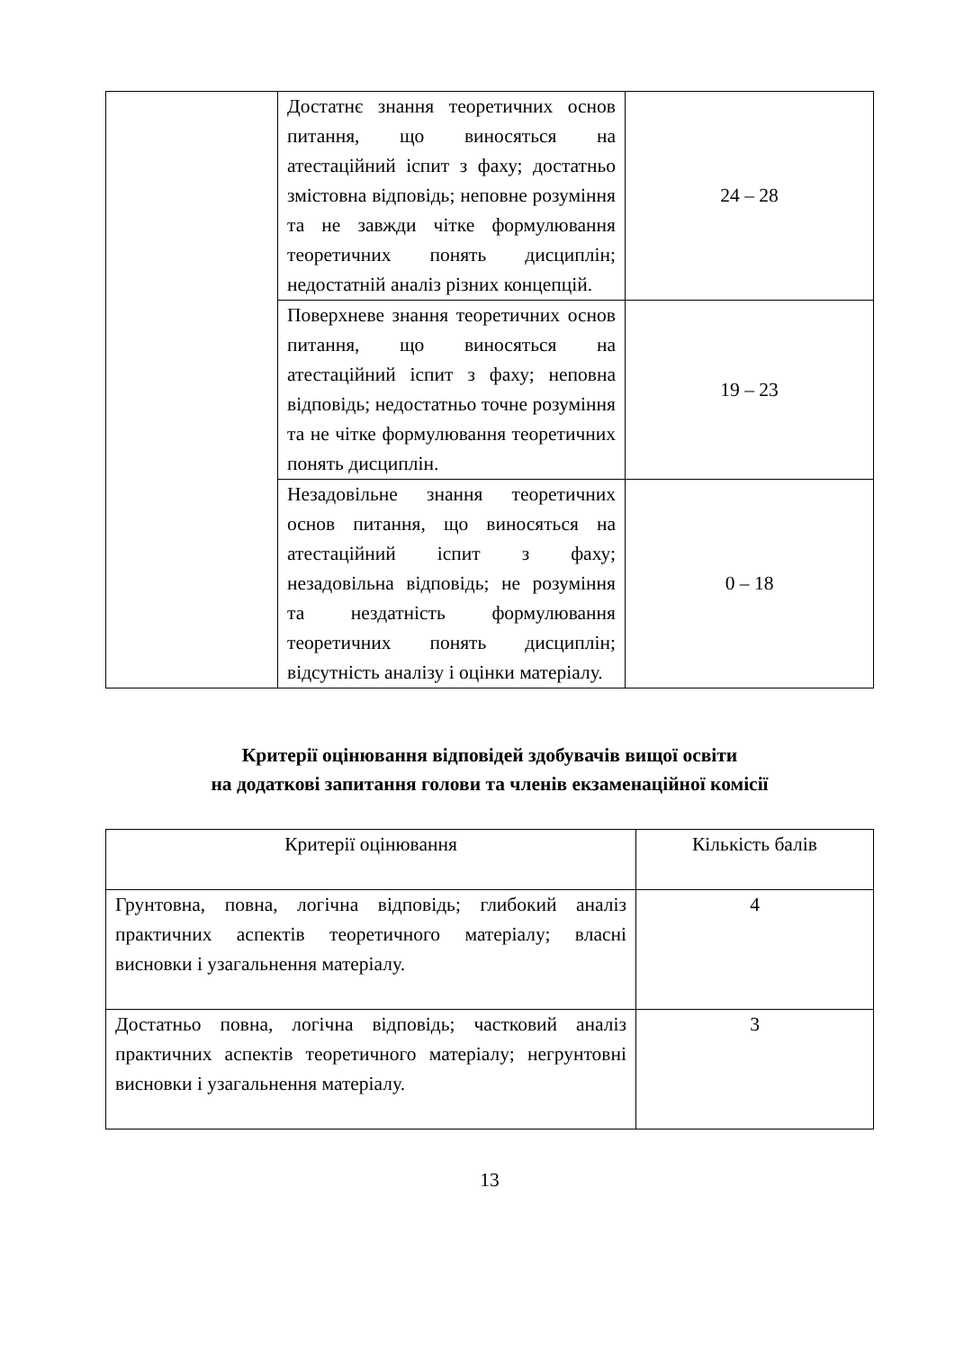| | Достатнє знання теоретичних основ питання, що виносяться на атестаційний іспит з фаху; достатньо змістовна відповідь; неповне розуміння та не завжди чітке формулювання теоретичних понять дисциплін; недостатній аналіз різних концепцій. | 24 – 28 |
| | Поверхневе знання теоретичних основ питання, що виносяться на атестаційний іспит з фаху; неповна відповідь; недостатньо точне розуміння та не чітке формулювання теоретичних понять дисциплін. | 19 – 23 |
| | Незадовільне знання теоретичних основ питання, що виносяться на атестаційний іспит з фаху; незадовільна відповідь; не розуміння та нездатність формулювання теоретичних понять дисциплін; відсутність аналізу і оцінки матеріалу. | 0 – 18 |
Критерії оцінювання відповідей здобувачів вищої освіти
на додаткові запитання голови та членів екзаменаційної комісії
| Критерії оцінювання | Кількість балів |
| Грунтовна, повна, логічна відповідь; глибокий аналіз практичних аспектів теоретичного матеріалу; власні висновки і узагальнення матеріалу. | 4 |
| Достатньо повна, логічна відповідь; частковий аналіз практичних аспектів теоретичного матеріалу; негрунтовні висновки і узагальнення матеріалу. | 3 |
13